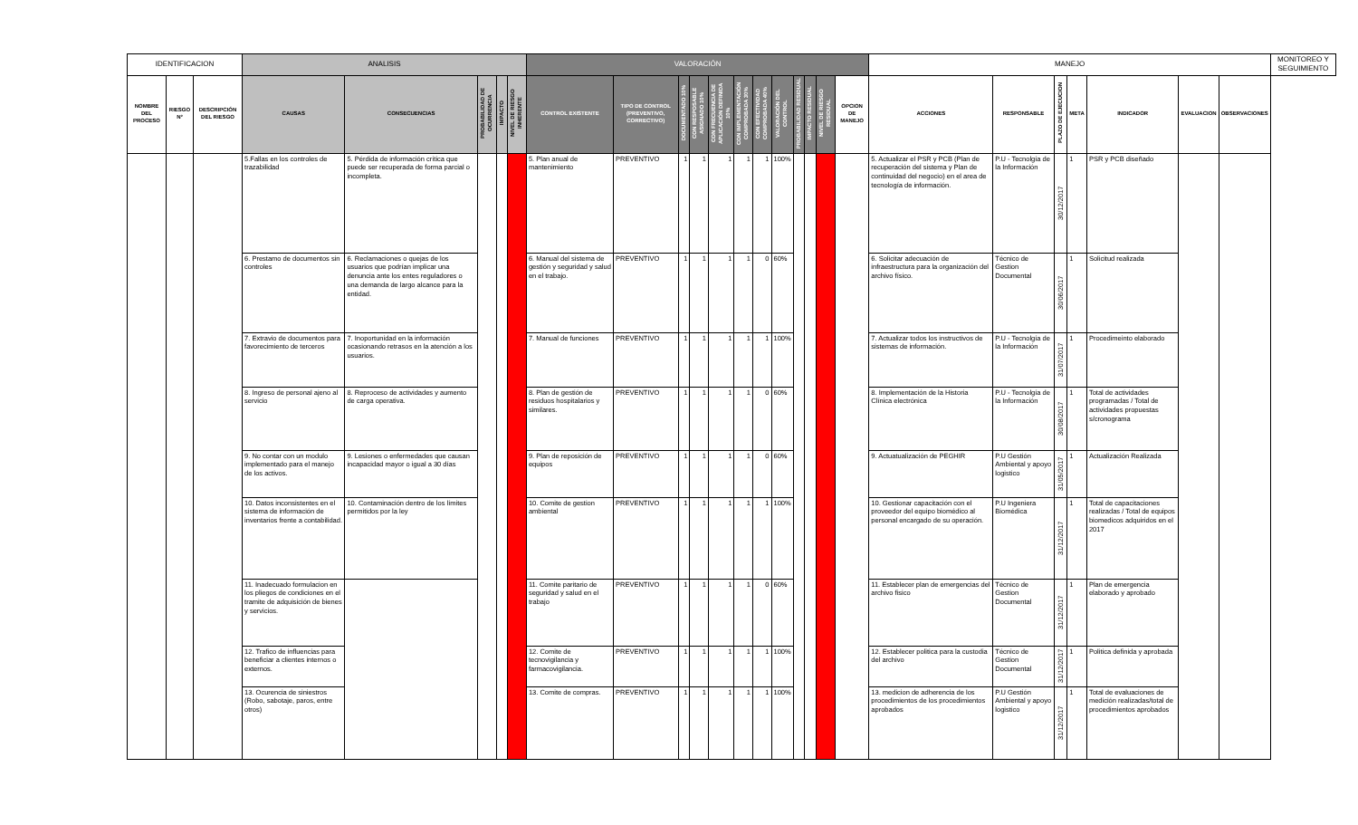| IDENTIFICACION | | | ANALISIS | | | | | VALORACIÓN | | | | | | | | | | | | MANEJO | | | | | | | MONITOREO Y SEGUIMIENTO |
| --- | --- | --- | --- | --- | --- | --- | --- | --- | --- | --- | --- | --- | --- | --- | --- | --- | --- | --- | --- | --- | --- | --- | --- | --- | --- | --- | --- |
| NOMBRE DEL PROCESO | RIESGO N° | DESCRIPCIÓN DEL RIESGO | CAUSAS | CONSECUENCIAS | PROBABILIDAD DE OCURRENCIA | IMPACTO | NIVEL DE RIESGO INHERENTE | CONTROL EXISTENTE | TIPO DE CONTROL (PREVENTIVO, CORRECTIVO) | DOCUMENTADO 10% | CON RESPOSABLE ASIGNADO 10% | CON FRECUENCIA DE APLICACIÓN DEFINIDA 10% | CON IMPLEMENTACIÓN COMPROBADA 30% | CON EFECTIVIDAD COMPROBADA 40% | VALORACIÓN DEL CONTROL | PROBABILIDAD RESIDUAL | IMPACTO RESIDUAL | NIVEL DE RIESGO RESIDUAL | OPCION DE MANEJO | ACCIONES | RESPONSABLE | PLAZO DE EJECUCION | META | INDICADOR | EVALUACION | OBSERVACIONES | |
| | | | 5.Fallas en los controles de trazabilidad | 5. Pérdida de información crítica que puede ser recuperada de forma parcial o incompleta. | | | | 5. Plan anual de mantenimiento | PREVENTIVO | 1 | 1 | 1 | 1 | 1 | 100% | | | | | 5. Actualizar el PSR y PCB (Plan de recuperación del sistema y Plan de continuidad del negocio) en el area de tecnología de información. | P.U - Tecnolgía de la Información | 30/12/2017 | 1 | PSR y PCB diseñado | | | |
| | | | 6. Prestamo de documentos sin controles | 6. Reclamaciones o quejas de los usuarios que podrían implicar una denuncia ante los entes reguladores o una demanda de largo alcance para la entidad. | | | | 6. Manual del sistema de gestión y seguridad y salud en el trabajo. | PREVENTIVO | 1 | 1 | 1 | 1 | 0 | 60% | | | | | 6. Solicitar adecuación de infraestructura para la organización del archivo físico. | Técnico de Gestion Documental | 30/06/2017 | 1 | Solicitud realizada | | | |
| | | | 7. Extravio de documentos para favorecimiento de terceros | 7. Inoportunidad en la información ocasionando retrasos en la atención a los usuarios. | | | | 7. Manual de funciones | PREVENTIVO | 1 | 1 | 1 | 1 | 1 | 100% | | | | | 7. Actualizar todos los instructivos de sistemas de información. | P.U - Tecnolgía de la Información | 31/07/2017 | 1 | Procedimeinto elaborado | | | |
| | | | 8. Ingreso de personal ajeno al servicio | 8. Reproceso de actividades y aumento de carga operativa. | | | | 8. Plan de gestión de residuos hospitalarios y similares. | PREVENTIVO | 1 | 1 | 1 | 1 | 0 | 60% | | | | | 8. Implementación de la Historia Clínica electrónica | P.U - Tecnolgía de la Información | 30/08/2017 | 1 | Total de actividades programadas / Total de actividades propuestas s/cronograma | | | |
| | | | 9. No contar con un modulo implementado para el manejo de los activos. | 9. Lesiones o enfermedades que causan incapacidad mayor o igual a 30 días | | | | 9. Plan de reposición de equipos | PREVENTIVO | 1 | 1 | 1 | 1 | 0 | 60% | | | | | 9. Actuatualización de PEGHIR | P.U Gestión Ambiental y apoyo logistico | 31/05/2017 | 1 | Actualización Realizada | | | |
| | | | 10. Datos inconsistentes en el sistema de información de inventarios frente a contabilidad. | 10. Contaminación dentro de los límites permitidos por la ley | | | | 10. Comite de gestion ambiental | PREVENTIVO | 1 | 1 | 1 | 1 | 1 | 100% | | | | | 10. Gestionar capacitación con el proveedor del equipo biomédico al personal encargado de su operación. | P.U Ingeniera Biomédica | 31/12/2017 | 1 | Total de capacitaciones realizadas / Total de equipos biomedicos adquiridos en el 2017 | | | |
| | | | 11. Inadecuado formulacion en los pliegos de condiciones en el tramite de adquisición de bienes y servicios. | | | | | 11. Comite paritario de seguridad y salud en el trabajo | PREVENTIVO | 1 | 1 | 1 | 1 | 0 | 60% | | | | | 11. Establecer plan de emergencias del archivo fisico | Técnico de Gestion Documental | 31/12/2017 | 1 | Plan de emergencia elaborado y aprobado | | | |
| | | | 12. Trafico de influencias para beneficiar a clientes internos o externos. | | | | | 12. Comite de tecnovigilancia y farmacovigilancia. | PREVENTIVO | 1 | 1 | 1 | 1 | 1 | 100% | | | | | 12. Establecer politica para la custodia del archivo | Técnico de Gestion Documental | 31/12/2017 | 1 | Politica definida y aprobada | | | |
| | | | 13. Ocurencia de siniestros (Robo, sabotaje, paros, entre otros) | | | | | 13. Comite de compras. | PREVENTIVO | 1 | 1 | 1 | 1 | 1 | 100% | | | | | 13. medicion de adherencia de los procedimientos de los procedimientos aprobados | P.U Gestión Ambiental y apoyo logistico | 31/12/2017 | 1 | Total de evaluaciones de medición realizadas/total de procedimientos aprobados | | | |